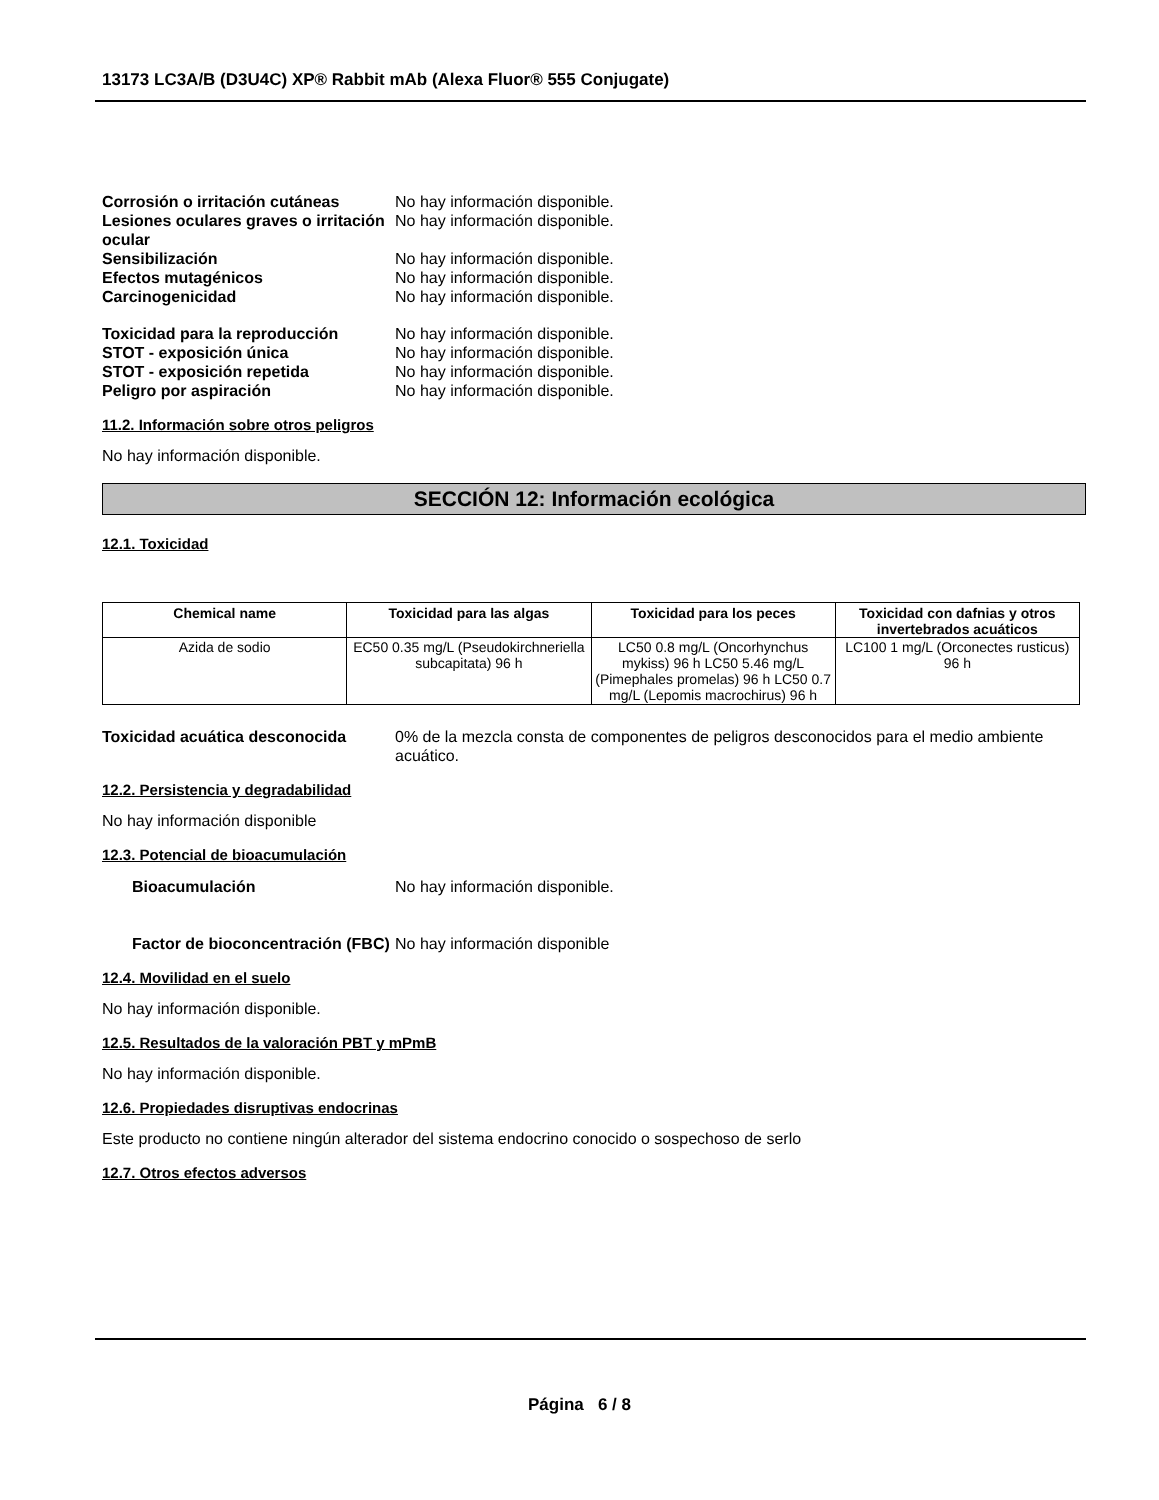13173 LC3A/B (D3U4C) XP® Rabbit mAb (Alexa Fluor® 555 Conjugate)
Corrosión o irritación cutáneas No hay información disponible. Lesiones oculares graves o irritación ocular No hay información disponible. Sensibilización No hay información disponible. Efectos mutagénicos No hay información disponible. Carcinogenicidad No hay información disponible.
Toxicidad para la reproducción No hay información disponible. STOT - exposición única No hay información disponible. STOT - exposición repetida No hay información disponible. Peligro por aspiración No hay información disponible.
11.2. Información sobre otros peligros
No hay información disponible.
SECCIÓN 12: Información ecológica
12.1. Toxicidad
| Chemical name | Toxicidad para las algas | Toxicidad para los peces | Toxicidad con dafnias y otros invertebrados acuáticos |
| --- | --- | --- | --- |
| Azida de sodio | EC50 0.35 mg/L (Pseudokirchneriella subcapitata) 96 h | LC50 0.8 mg/L (Oncorhynchus mykiss) 96 h LC50 5.46 mg/L (Pimephales promelas) 96 h LC50 0.7 mg/L (Lepomis macrochirus) 96 h | LC100 1 mg/L (Orconectes rusticus) 96 h |
Toxicidad acuática desconocida 0% de la mezcla consta de componentes de peligros desconocidos para el medio ambiente acuático.
12.2. Persistencia y degradabilidad
No hay información disponible
12.3. Potencial de bioacumulación
Bioacumulación No hay información disponible.
Factor de bioconcentración (FBC) No hay información disponible
12.4. Movilidad en el suelo
No hay información disponible.
12.5. Resultados de la valoración PBT y mPmB
No hay información disponible.
12.6. Propiedades disruptivas endocrinas
Este producto no contiene ningún alterador del sistema endocrino conocido o sospechoso de serlo
12.7. Otros efectos adversos
Página 6 / 8